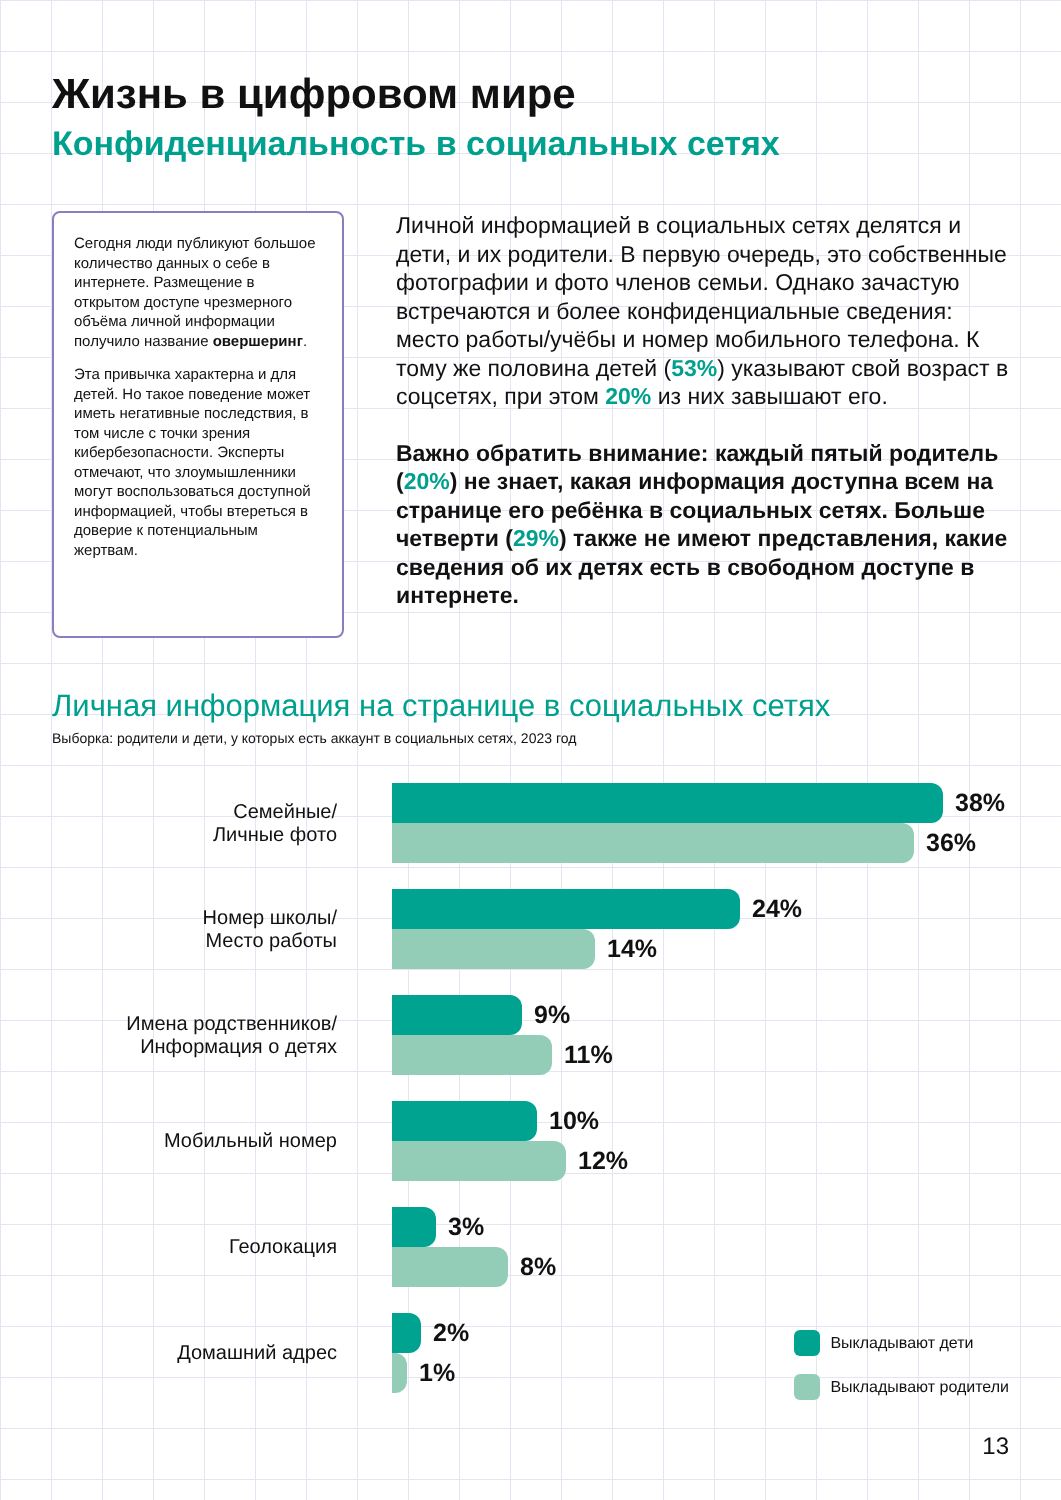Жизнь в цифровом мире
Конфиденциальность в социальных сетях
Сегодня люди публикуют большое количество данных о себе в интернете. Размещение в открытом доступе чрезмерного объёма личной информации получило название овершеринг.
Эта привычка характерна и для детей. Но такое поведение может иметь негативные последствия, в том числе с точки зрения кибербезопасности. Эксперты отмечают, что злоумышленники могут воспользоваться доступной информацией, чтобы втереться в доверие к потенциальным жертвам.
Личной информацией в социальных сетях делятся и дети, и их родители. В первую очередь, это собственные фотографии и фото членов семьи. Однако зачастую встречаются и более конфиденциальные сведения: место работы/учёбы и номер мобильного телефона. К тому же половина детей (53%) указывают свой возраст в соцсетях, при этом 20% из них завышают его.
Важно обратить внимание: каждый пятый родитель (20%) не знает, какая информация доступна всем на странице его ребёнка в социальных сетях. Больше четверти (29%) также не имеют представления, какие сведения об их детях есть в свободном доступе в интернете.
Личная информация на странице в социальных сетях
Выборка: родители и дети, у которых есть аккаунт в социальных сетях, 2023 год
Семейные/
Личные фото
38%
36%
Номер школы/
Место работы
24%
14%
Имена родственников/
Информация о детях
9%
11%
Мобильный номер
10%
12%
Геолокация
3%
8%
Домашний адрес
2%
1%
Выкладывают дети
Выкладывают родители
13